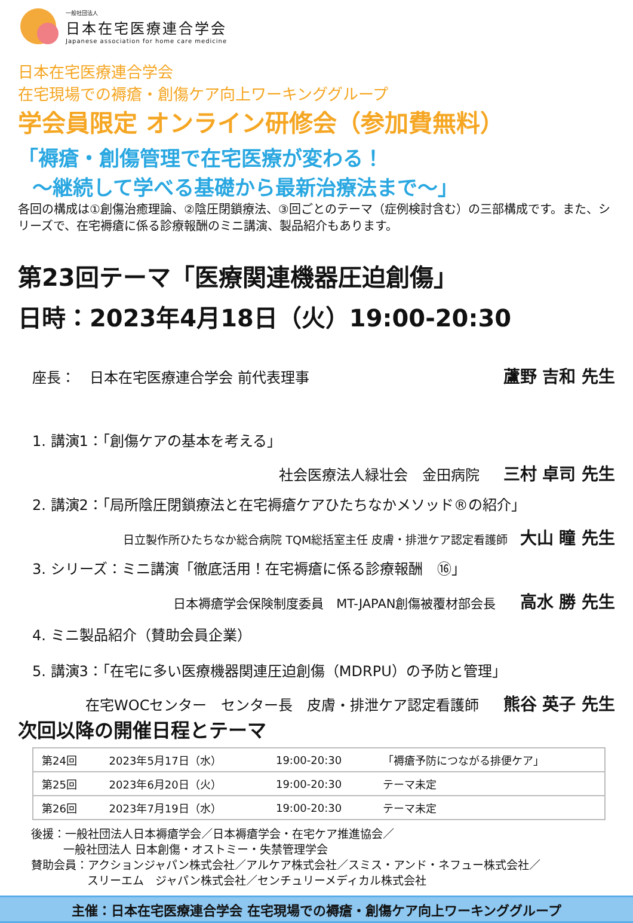一般社団法人
日本在宅医療連合学会
Japanese association for home care medicine
日本在宅医療連合学会
在宅現場での褥瘡・創傷ケア向上ワーキンググループ
学会員限定 オンライン研修会（参加費無料）
「褥瘡・創傷管理で在宅医療が変わる！
～継続して学べる基礎から最新治療法まで～」
各回の構成は①創傷治癒理論、②陰圧閉鎖療法、③回ごとのテーマ（症例検討含む）の三部構成です。また、シリーズで、在宅褥瘡に係る診療報酬のミニ講演、製品紹介もあります。
第23回テーマ「医療関連機器圧迫創傷」
日時：2023年4月18日（火）19:00-20:30
座長：　日本在宅医療連合学会 前代表理事 蘆野 吉和 先生
1. 講演1：「創傷ケアの基本を考える」
社会医療法人緑壮会　金田病院 三村 卓司 先生
2. 講演2：「局所陰圧閉鎖療法と在宅褥瘡ケアひたちなかメソッド®の紹介」
日立製作所ひたちなか総合病院 TQM総括室主任 皮膚・排泄ケア認定看護師 大山 瞳 先生
3. シリーズ：ミニ講演「徹底活用！在宅褥瘡に係る診療報酬　⑯」
日本褥瘡学会保険制度委員　MT-JAPAN創傷被覆材部会長 高水 勝 先生
4. ミニ製品紹介（賛助会員企業）
5. 講演3：「在宅に多い医療機器関連圧迫創傷（MDRPU）の予防と管理」
在宅WOCセンター　センター長　皮膚・排泄ケア認定看護師 熊谷 英子 先生
次回以降の開催日程とテーマ
| 第24回 | 2023年5月17日（水） | 19:00-20:30 | 「褥瘡予防につながる排便ケア」 |
| 第25回 | 2023年6月20日（火） | 19:00-20:30 | テーマ未定 |
| 第26回 | 2023年7月19日（水） | 19:00-20:30 | テーマ未定 |
後援：一般社団法人日本褥瘡学会／日本褥瘡学会・在宅ケア推進協会／
一般社団法人 日本創傷・オストミー・失禁管理学会
賛助会員：アクションジャパン株式会社／アルケア株式会社／スミス・アンド・ネフュー株式会社／
スリーエム　ジャパン株式会社／センチュリーメディカル株式会社
主催：日本在宅医療連合学会 在宅現場での褥瘡・創傷ケア向上ワーキンググループ